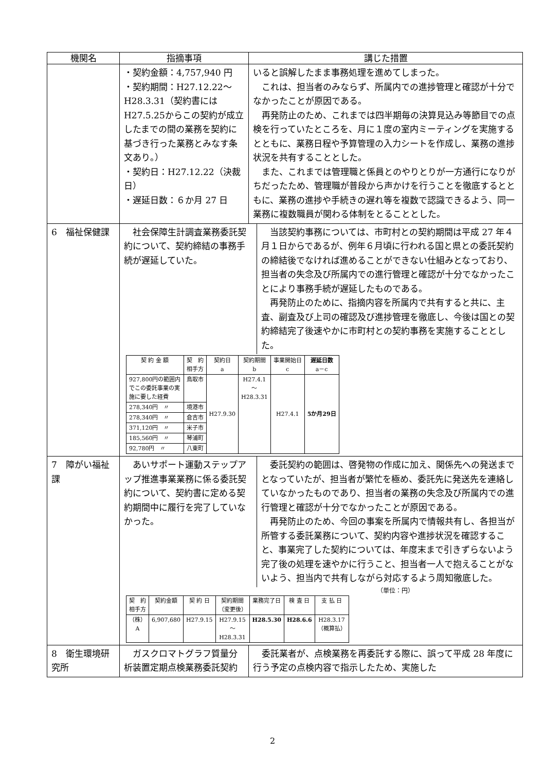| 機関名 | 指摘事項 | 講じた措置 |
| --- | --- | --- |
| | ・契約金額：4,757,940 円 ・契約期間：H27.12.22～H28.3.31（契約書にはH27.5.25からこの契約が成立したまでの間の業務を契約に基づき行った業務とみなす条文あり。） ・契約日：H27.12.22（決裁日） ・遅延日数：６か月 27 日 | いると誤解したまま事務処理を進めてしまった。 これは、担当者のみならず、所属内での進捗管理と確認が十分でなかったことが原因である。 再発防止のため、これまでは四半期毎の決算見込み等節目での点検を行っていたところを、月に１度の室内ミーティングを実施するとともに、業務日程や予算管理の入力シートを作成し、業務の進捗状況を共有することとした。 また、これまでは管理職と係員とのやりとりが一方通行になりがちだったため、管理職が普段から声かけを行うことを徹底するとともに、業務の進捗や手続きの遅れ等を複数で認識できるよう、同一業務に複数職員が関わる体制をとることとした。 |
| 6 福祉保健課 | / 社会保障生計調査業務委託契約について、契約締結の事務手続が遅延していた。 / 当該契約事務については、市町村との契約期間は平成 27 年４月１日からであるが、例年６月頃に行われる国と県との委託契約の締結後でなければ進めることができない仕組みとなっており、担当者の失念及び所属内での進行管理と確認が十分でなかったことにより事務手続が遅延したものである。 再発防止のために、指摘内容を所属内で共有すると共に、主査、副査及び上司の確認及び進捗管理を徹底し、今後は国との契約締結完了後速やかに市町村との契約事務を実施することとした。 / / 契 約 金 額 / 契 約 相手方 / 契約日 a / 契約期間 b / 事業開始日 c / 遅延日数 a－c / / --- / --- / --- / --- / --- / --- / / 927,800円の範囲内 でこの委託事業の実 施に要した経費 / 鳥取市 / H27.9.30 / H27.4.1 ～ H28.3.31 / H27.4.1 / 5か月29日 / / 278,340円 〃 / 境港市 / / / / / / 278,340円 〃 / 倉吉市 / / / / / / 371,120円 〃 / 米子市 / / / / / / 185,560円 〃 / 琴浦町 / / / / / / 92,780円 〃 / 八東町 / / / / / | |
| 7 障がい福祉課 | / あいサポート運動ステップアップ推進事業業務に係る委託契約について、契約書に定める契約期間中に履行を完了していなかった。 / 委託契約の範囲は、啓発物の作成に加え、関係先への発送までとなっていたが、担当者が繁忙を極め、委託先に発送先を連絡していなかったものであり、担当者の業務の失念及び所属内での進行管理と確認が十分でなかったことが原因である。 再発防止のため、今回の事案を所属内で情報共有し、各担当が所管する委託業務について、契約内容や進捗状況を確認すること、事業完了した契約については、年度末まで引きずらないよう完了後の処理を速やかに行うこと、担当者一人で抱えることがないよう、担当内で共有しながら対応するよう周知徹底した。 / （単位：円） / 契 約 相手方 / 契約金額 / 契 約 日 / 契約期間 （変更後） / 業務完了日 / 検 査 日 / 支 払 日 / / --- / --- / --- / --- / --- / --- / --- / / （株） A / 6,907,680 / H27.9.15 / H27.9.15 ～ H28.3.31 / H28.5.30 / H28.6.6 / H28.3.17 （概算払） / | |
| 8 衛生環境研究所 | ガスクロマトグラフ質量分析装置定期点検業務委託契約 | 委託業者が、点検業務を再委託する際に、誤って平成 28 年度に行う予定の点検内容で指示したため、実施した |
2